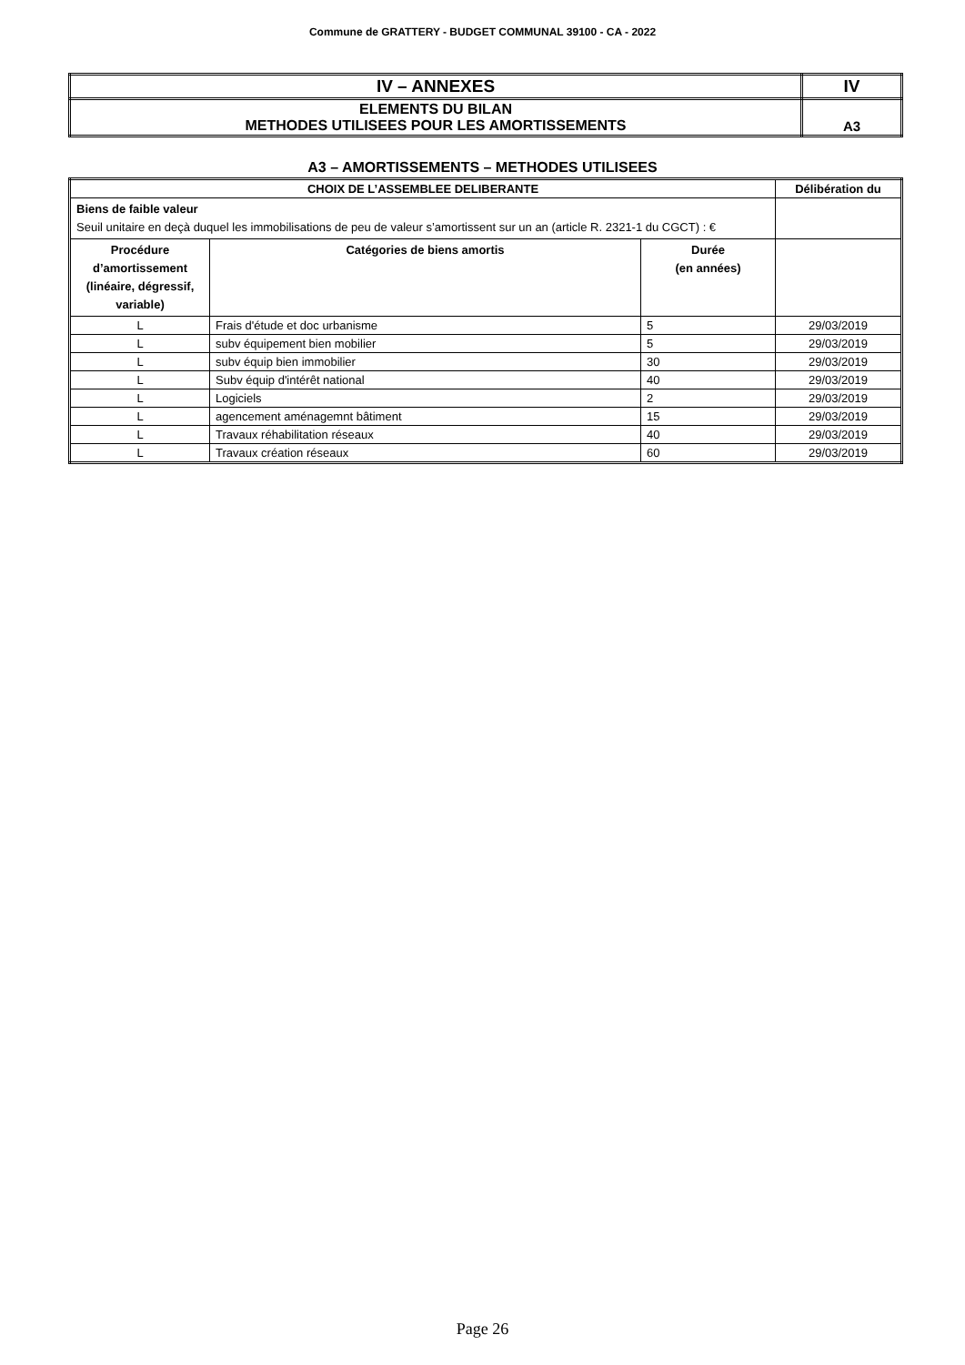Commune de GRATTERY - BUDGET COMMUNAL 39100 - CA - 2022
| IV – ANNEXES | IV |
| ELEMENTS DU BILAN METHODES UTILISEES POUR LES AMORTISSEMENTS | A3 |
A3 – AMORTISSEMENTS – METHODES UTILISEES
| CHOIX DE L’ASSEMBLEE DELIBERANTE | | | Délibération du |
| --- | --- | --- | --- |
| Biens de faible valeur Seuil unitaire en deçà duquel les immobilisations de peu de valeur s’amortissent sur un an (article R. 2321-1 du CGCT) : € | | | |
| Procédure d’amortissement (linéaire, dégressif, variable) | Catégories de biens amortis | Durée (en années) | |
| L | Frais d'étude et doc urbanisme | 5 | 29/03/2019 |
| L | subv équipement bien mobilier | 5 | 29/03/2019 |
| L | subv équip bien immobilier | 30 | 29/03/2019 |
| L | Subv équip d'intérêt national | 40 | 29/03/2019 |
| L | Logiciels | 2 | 29/03/2019 |
| L | agencement aménagemnt bâtiment | 15 | 29/03/2019 |
| L | Travaux réhabilitation réseaux | 40 | 29/03/2019 |
| L | Travaux création réseaux | 60 | 29/03/2019 |
Page 26